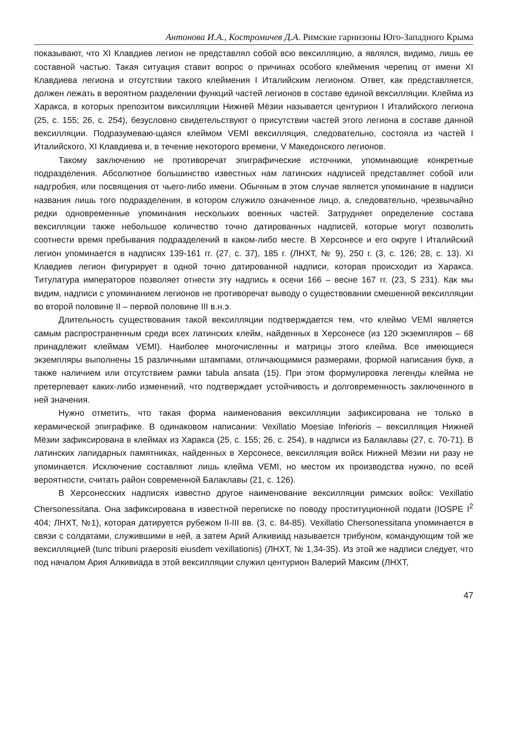Антонова И.А., Костромичев Д.А. Римские гарнизоны Юго-Западного Крыма
показывают, что XI Клавдиев легион не представлял собой всю вексилляцию, а являлся, видимо, лишь ее составной частью. Такая ситуация ставит вопрос о причинах особого клеймения черепиц от имени XI Клавдиева легиона и отсутствии такого клеймения I Италийским легионом. Ответ, как представляется, должен лежать в вероятном разделении функций частей легионов в составе единой вексилляции. Клейма из Харакса, в которых препозитом виксилляции Нижней Мёзии называется центурион I Италийского легиона (25, с. 155; 26, с. 254), безусловно свидетельствуют о присутствии частей этого легиона в составе данной вексилляции. Подразумеваю-щаяся клеймом VEMI вексилляция, следовательно, состояла из частей I Италийского, XI Клавдиева и, в течение некоторого времени, V Македонского легионов.
Такому заключению не противоречат эпиграфические источники, упоминающие конкретные подразделения. Абсолютное большинство известных нам латинских надписей представляет собой или надгробия, или посвящения от чьего-либо имени. Обычным в этом случае является упоминание в надписи названия лишь того подразделения, в котором служило означенное лицо, а, следовательно, чрезвычайно редки одновременные упоминания нескольких военных частей. Затрудняет определение состава вексилляции также небольшое количество точно датированных надписей, которые могут позволить соотнести время пребывания подразделений в каком-либо месте. В Херсонесе и его округе I Италийский легион упоминается в надписях 139-161 гг. (27, с. 37), 185 г. (ЛНХТ, № 9), 250 г. (3, с. 126; 28, с. 13). XI Клавдиев легион фигурирует в одной точно датированной надписи, которая происходит из Харакса. Титулатура императоров позволяет отнести эту надпись к осени 166 – весне 167 гг. (23, S 231). Как мы видим, надписи с упоминанием легионов не противоречат выводу о существовании смешенной вексилляции во второй половине II – первой половине III в.н.э.
Длительность существования такой вексилляции подтверждается тем, что клеймо VEMI является самым распространенным среди всех латинских клейм, найденных в Херсонесе (из 120 экземпляров – 68 принадлежит клеймам VEMI). Наиболее многочисленны и матрицы этого клейма. Все имеющиеся экземпляры выполнены 15 различными штампами, отличающимися размерами, формой написания букв, а также наличием или отсутствием рамки tabula ansata (15). При этом формулировка легенды клейма не претерпевает каких-либо изменений, что подтверждает устойчивость и долговременность заключенного в ней значения.
Нужно отметить, что такая форма наименования вексилляции зафиксирована не только в керамической эпиграфике. В одинаковом написании: Vexillatio Moesiae Inferioris – вексилляция Нижней Мёзии зафиксирована в клеймах из Харакса (25, с. 155; 26, с. 254), в надписи из Балаклавы (27, с. 70-71). В латинских лапидарных памятниках, найденных в Херсонесе, вексилляция войск Нижней Мёзии ни разу не упоминается. Исключение составляют лишь клейма VEMI, но местом их производства нужно, по всей вероятности, считать район современной Балаклавы (21, с. 126).
В Херсонесских надписях известно другое наименование вексилляции римских войск: Vexillatio Chersonessitana. Она зафиксирована в известной переписке по поводу проституционной подати (IOSPE I<sup>2</sup> 404; ЛНХТ, №1), которая датируется рубежом II-III вв. (3, с. 84-85). Vexillatio Chersonessitana упоминается в связи с солдатами, служившими в ней, а затем Арий Алкивиад называется трибуном, командующим той же вексилляцией (tunc tribuni praepositi eiusdem vexillationis) (ЛНХТ, № 1,34-35). Из этой же надписи следует, что под началом Ария Алкивиада в этой вексилляции служил центурион Валерий Максим (ЛНХТ,
47